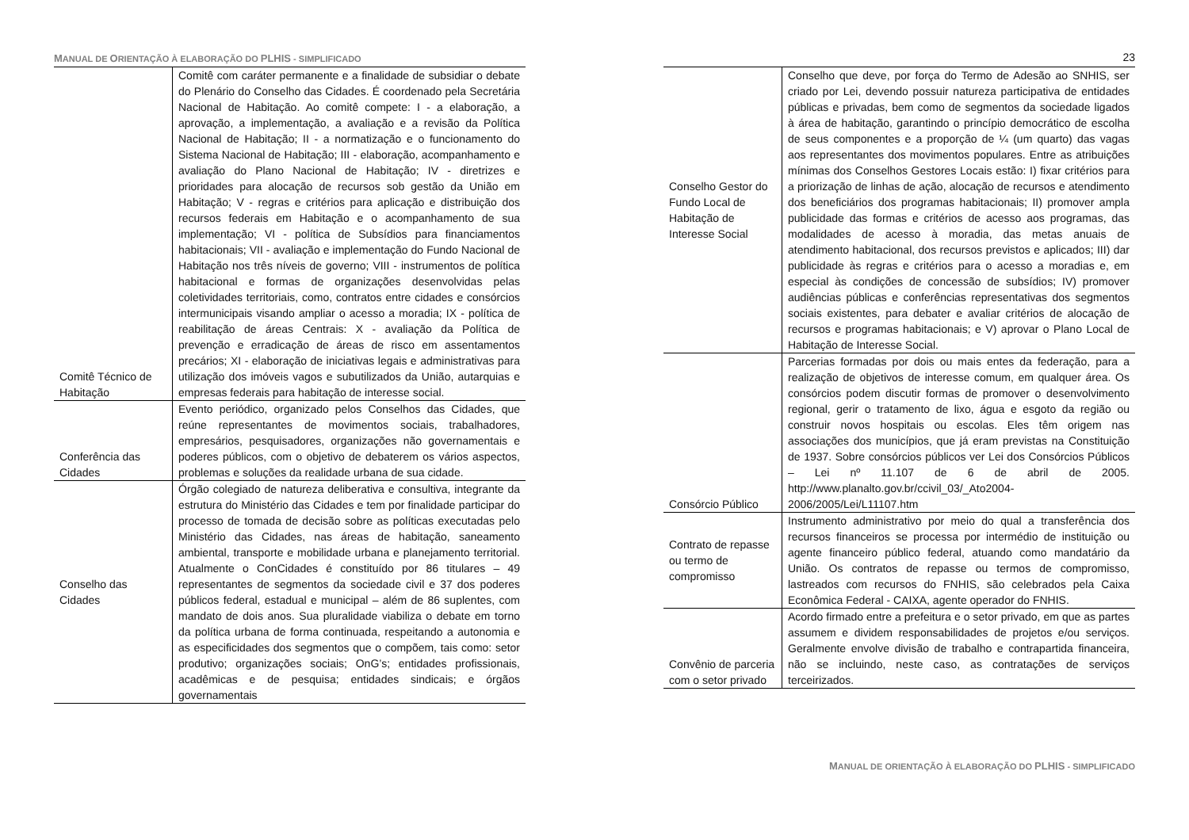MANUAL DE ORIENTAÇÃO À ELABORAÇÃO DO PLHIS - SIMPLIFICADO
| Comitê Técnico de Habitação | Comitê com caráter permanente e a finalidade de subsidiar o debate do Plenário do Conselho das Cidades. É coordenado pela Secretária Nacional de Habitação. Ao comitê compete: I - a elaboração, a aprovação, a implementação, a avaliação e a revisão da Política Nacional de Habitação; II - a normatização e o funcionamento do Sistema Nacional de Habitação; III - elaboração, acompanhamento e avaliação do Plano Nacional de Habitação; IV - diretrizes e prioridades para alocação de recursos sob gestão da União em Habitação; V - regras e critérios para aplicação e distribuição dos recursos federais em Habitação e o acompanhamento de sua implementação; VI - política de Subsídios para financiamentos habitacionais; VII - avaliação e implementação do Fundo Nacional de Habitação nos três níveis de governo; VIII - instrumentos de política habitacional e formas de organizações desenvolvidas pelas coletividades territoriais, como, contratos entre cidades e consórcios intermunicipais visando ampliar o acesso a moradia; IX - política de reabilitação de áreas Centrais: X - avaliação da Política de prevenção e erradicação de áreas de risco em assentamentos precários; XI - elaboração de iniciativas legais e administrativas para utilização dos imóveis vagos e subutilizados da União, autarquias e empresas federais para habitação de interesse social. |
| Conferência das Cidades | Evento periódico, organizado pelos Conselhos das Cidades, que reúne representantes de movimentos sociais, trabalhadores, empresários, pesquisadores, organizações não governamentais e poderes públicos, com o objetivo de debaterem os vários aspectos, problemas e soluções da realidade urbana de sua cidade. |
| Conselho das Cidades | Órgão colegiado de natureza deliberativa e consultiva, integrante da estrutura do Ministério das Cidades e tem por finalidade participar do processo de tomada de decisão sobre as políticas executadas pelo Ministério das Cidades, nas áreas de habitação, saneamento ambiental, transporte e mobilidade urbana e planejamento territorial. Atualmente o ConCidades é constituído por 86 titulares – 49 representantes de segmentos da sociedade civil e 37 dos poderes públicos federal, estadual e municipal – além de 86 suplentes, com mandato de dois anos. Sua pluralidade viabiliza o debate em torno da política urbana de forma continuada, respeitando a autonomia e as especificidades dos segmentos que o compõem, tais como: setor produtivo; organizações sociais; OnG’s; entidades profissionais, acadêmicas e de pesquisa; entidades sindicais; e órgãos governamentais |
23
| Conselho Gestor do Fundo Local de Habitação de Interesse Social | Conselho que deve, por força do Termo de Adesão ao SNHIS, ser criado por Lei, devendo possuir natureza participativa de entidades públicas e privadas, bem como de segmentos da sociedade ligados à área de habitação, garantindo o princípio democrático de escolha de seus componentes e a proporção de ¼ (um quarto) das vagas aos representantes dos movimentos populares. Entre as atribuições mínimas dos Conselhos Gestores Locais estão: I) fixar critérios para a priorização de linhas de ação, alocação de recursos e atendimento dos beneficiários dos programas habitacionais; II) promover ampla publicidade das formas e critérios de acesso aos programas, das modalidades de acesso à moradia, das metas anuais de atendimento habitacional, dos recursos previstos e aplicados; III) dar publicidade às regras e critérios para o acesso a moradias e, em especial às condições de concessão de subsídios; IV) promover audiências públicas e conferências representativas dos segmentos sociais existentes, para debater e avaliar critérios de alocação de recursos e programas habitacionais; e V) aprovar o Plano Local de Habitação de Interesse Social. |
| Consórcio Público | Parcerias formadas por dois ou mais entes da federação, para a realização de objetivos de interesse comum, em qualquer área. Os consórcios podem discutir formas de promover o desenvolvimento regional, gerir o tratamento de lixo, água e esgoto da região ou construir novos hospitais ou escolas. Eles têm origem nas associações dos municípios, que já eram previstas na Constituição de 1937. Sobre consórcios públicos ver Lei dos Consórcios Públicos – Lei nº 11.107 de 6 de abril de 2005. http://www.planalto.gov.br/ccivil_03/_Ato2004-2006/2005/Lei/L11107.htm |
| Contrato de repasse ou termo de compromisso | Instrumento administrativo por meio do qual a transferência dos recursos financeiros se processa por intermédio de instituição ou agente financeiro público federal, atuando como mandatário da União. Os contratos de repasse ou termos de compromisso, lastreados com recursos do FNHIS, são celebrados pela Caixa Econômica Federal - CAIXA, agente operador do FNHIS. |
| Convênio de parceria com o setor privado | Acordo firmado entre a prefeitura e o setor privado, em que as partes assumem e dividem responsabilidades de projetos e/ou serviços. Geralmente envolve divisão de trabalho e contrapartida financeira, não se incluindo, neste caso, as contratações de serviços terceirizados. |
MANUAL DE ORIENTAÇÃO À ELABORAÇÃO DO PLHIS - SIMPLIFICADO